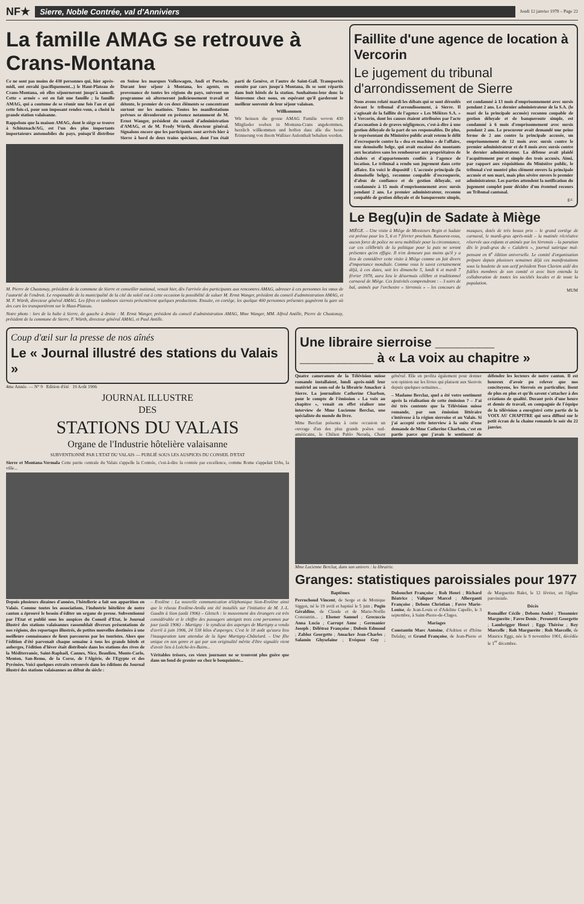NF★
Sierre, Noble Contrée, val d'Anniviers
Jeudi 12 janvier 1978 – Page 22
La famille AMAG se retrouve à Crans-Montana
Ce ne sont pas moins de 430 personnes qui, hier après-midi, ont envahi (pacifiquement...) le Haut-Plateau de Crans-Montana, où elles séjourneront jusqu'à samedi. Cette « armée » est en fait une famille ; la famille AMAG, qui a coutume de se réunir une fois l'an et qui cette fois-ci, pour son imposant rendez-vous, a choisi la grande station valaisanne.
Rappelons que la maison AMAG, dont le siège se trouve à Schinznach/AG, est l'un des plus importants importateurs automobiles du pays, puisqu'il distribue en Suisse les marques Volkswagen, Audi et Porsche. Durant leur séjour à Montana, les agents, en provenance de toutes les régions du pays, suivront un programme où alterneront judicieusement travail et détente, le premier de ces deux éléments se concentrant surtout sur les matinées. Toutes les manifestations prévues se dérouleront en présence notamment de M. Ernst Wanger, président du conseil d'administration d'AMAG, et de M. Fredy Würth, directeur général. Signalons encore que les participants sont arrivés hier à Sierre à bord de deux trains spéciaux, dont l'un était parti de Genève, et l'autre de Saint-Gall. Transportés ensuite par cars jusqu'à Montana, ils se sont répartis dans huit hôtels de la station. Souhaitons-leur donc la bienvenue chez nous, en espérant qu'il garderont le meilleur souvenir de leur séjour valaisan.
Willkommen
Wir heissen die grosse AMAG Familie wovon 430 Mitglieder soeben in Montana-Crans angekommen, herzlich willkommen und hoffen dass alle die beste Erinnerung von ihrem Walliser Aufenthalt behalten werden.
M. Pierre de Chastonay, président de la commune de Sierre et conseiller national, venait hier, dès l'arrivée des participants aux rencontres AMAG, adresser à ces personnes les vœux de l'autorité de l'endroit. Le responsable de la municipalité de la cité du soleil eut à cette occasion la possibilité de saluer M. Ernst Wanger, président du conseil d'administration AMAG, et M. F. Würth, directeur général AMAG. Les fifres et tambours sierrois présentèrent quelques productions. Ensuite, en cortège, les quelque 400 personnes présentes gagnèrent la gare où des cars les transportèrent sur le Haut-Plateau.
Notre photo : lors de la halte à Sierre, de gauche à droite : M. Ernst Wanger, président du conseil d'administration AMAG, Mme Wanger, MM. Alfred Antille, Pierre de Chastonay, président de la commune de Sierre, F. Würth, directeur général AMAG, et Paul Antille.
Faillite d'une agence de location à Vercorin
Le jugement du tribunal d'arrondissement de Sierre
Nous avons relaté mardi les débats qui se sont déroulés devant le tribunal d'arrondissement, à Sierre. Il s'agissait de la faillite de l'agence « Les Mélèzes S.A. » à Vercorin, dont les causes étaient attribuées par l'acte d'accusation à de graves négligences, c'est-à-dire à une gestion déloyale de la part de ses responsables. De plus, le représentant du Ministère public avait retenu le délit d'escroquerie contre la « dea ex machina » de l'affaire, une demoiselle belge, qui avait encaissé des montants aux locataires sans les rembourser aux propriétaires de chalets et d'appartements confiés à l'agence de location. Le tribunal a rendu son jugement dans cette affaire. En voici le dispositif : L'accusée principale (la demoiselle belge), reconnue coupable d'escroquerie, d'abus de confiance et de gestion déloyale, est condamnée à 15 mois d'emprisonnement avec sursis pendant 2 ans. Le premier administrateur, reconnu coupable de gestion déloyale et de banqueroute simple, est condamné à 13 mois d'emprisonnement avec sursis pendant 2 ans. Le dernier administrateur de la S.A. (le mari de la principale accusée) reconnu coupable de gestion déloyale et de banqueroute simple, est condamné à 6 mois d'emprisonnement avec sursis pendant 2 ans. Le procureur avait demandé une peine ferme de 2 ans contre la principale accusée, un emprisonnement de 12 mois avec sursis contre le premier administrateur et de 8 mois avec sursis contre le dernier administrateur. La défense avait plaidé l'acquittement pur et simple des trois accusés. Ainsi, par rapport aux réquisitions du Ministère public, le tribunal s'est montré plus clément envers la principale accusée et son mari, mais plus sévère envers le premier administrateur. Les parties attendent la notification du jugement complet pour décider d'un éventuel recours au Tribunal cantonal.
g.r.
Le Beg(u)in de Sadate à Miège
MIÈGE. – Une visite à Miège de Messieurs Begin et Sadate est prévue pour les 5, 6 et 7 février prochain. Rassurez-vous, aucun force de police ne sera mobilisée pour la circonstance, car ces célébrités de la politique pour la paix ne seront présentes qu'en effigie. Il n'en demeure pas moins qu'il y a lieu de considérer cette visite à Miège comme un fait divers d'importance mondiale. Comme vous le savez certainement déjà, à ces dates, soit les dimanche 5, lundi 6 et mardi 7 février 1978, aura lieu le désormais célèbre et traditionnel carnaval de Miège. Ces festivités comprendront : – 3 soirs de bal, animés par l'orchestre « Sirrensis » – les concours de masques, dotés de très beaux prix – le grand cortège de carnaval, le mardi-gras après-midi – la matinée récréative réservée aux enfants et animée par les Sirrensis – la parution dès le jeudi-gras du « Calabris », journal satirique mal-pensant en 6<sup>e</sup> édition universelle. Le comité d'organisation prépare depuis plusieurs semaines déjà ces manifestations sous la houlette de son actif président Yvon Clavien aidé des fidèles membres de son comité et avec bien entendu la collaboration de toutes les sociétés locales et de toute la population.
MUM
Coup d'œil sur la presse de nos aînés
Le « Journal illustré des stations du Valais »
4me Année. — N° 9 Edition d'été 19 Août 1906
JOURNAL ILLUSTRE
DES
STATIONS DU VALAIS
Organe de l'Industrie hôtelière valaisanne
SUBVENTIONNÉ PAR L'ETAT DU VALAIS — PUBLIÉ SOUS LES AUSPICES DU CONSEIL D'ETAT
Sierre et Montana-Vermala Cette partie centrale du Valais s'appelle la Contrée, c'est-à-dire la contrée par excellence, comme Rome s'appelait Urbs, la ville...
Depuis plusieurs dizaines d'années, l'hôtellerie a fait son apparition en Valais. Comme toutes les associations, l'industrie hôtelière de notre canton a éprouvé le besoin d'éditer un organe de presse. Subventionné par l'Etat et publié sous les auspices du Conseil d'Etat, le Journal illustré des stations valaisannes rassemblait diverses présentations de nos régions, des reportages illustrés, de petites nouvelles destinées à une meilleure connaissance de lieux parcourus par les touristes. Alors que l'édition d'été parvenait chaque semaine à tous les grands hôtels et auberges, l'édition d'hiver était distribuée dans les stations des rives de la Méditerranée, Saint-Raphaël, Cannes, Nice, Beaulieu, Monte-Carlo, Menton, San-Remo, de la Corse, de l'Algérie, de l'Egypte et des Pyrénées. Voici quelques extraits retrouvés dans les éditions du Journal illustré des stations valaisannes au début du siècle :
– Evolène : La nouvelle communication téléphonique Sion-Evolène ainsi que le réseau Evolène-Arolla ont été installés sur l'initiative de M. J.-L. Gaudin à Sion (août 1906) – Gletsch : le mouvement des étrangers est très considérable et le chiffre des passagers atteignit trois cent personnes par jour (août 1906) – Martigny : le syndicat des asperges de Martigny a vendu d'avril à juin 1906, 24 538 kilos d'asperges. C'est le 18 août qu'aura lieu l'inauguration tant attendue de la ligne Martigny-Châtelard. – Une fête unique en son genre et qui par son originalité mérite d'être signalée vient d'avoir lieu à Loèche-les-Bains...
Véritables trésors, ces vieux journaux ne se trouvent plus guère que dans un fond de grenier ou chez le bouquiniste...
Une libraire sierroise ________
__________ à « La voix au chapitre »
Quatre cameramen de la Télévision suisse romande installaient, lundi après-midi leur matériel au sous-sol de la librairie Amacker à Sierre. La journaliste Catherine Charbon, pour le compte de l'émission « La voix au chapitre », venait en effet réaliser une interview de Mme Lucienne Berclaz, une spécialiste du monde du livre.
Mme Berclaz présenta à cette occasion un ouvrage d'un des plus grands poètes sud-américains, le Chilien Pablo Neruda, Chant général. Elle en profita également pour donner son opinion sur les livres qui plaisent aux Sierrois depuis quelques semaines...
– Madame Berclaz, quel a été votre sentiment après la réalisation de cette émission ? – J'ai été très contente que la Télévision suisse romande, par son émission littéraire s'intéresse à la région sierroise et au Valais. Si j'ai accepté cette interview à la suite d'une demande de Mme Catherine Charbon, c'est en partie parce que j'avais le sentiment de défendre les lecteurs de notre canton. Il est heureux d'avoir pu relever que nos concitoyens, les Sierrois en particulier, lisent de plus en plus et qu'ils savent s'attacher à des créations de qualité. Durant près d'une heure et demie de travail, en compagnie de l'équipe de la télévision a enregistré cette partie de la VOIX AU CHAPITRE qui sera diffusé sur le petit écran de la chaine romande le soir du 22 janvier.
Mme Lucienne Berclaz, dans son univers : la librairie.
Granges: statistiques paroissiales pour 1977
Baptêmes
Perruchoud Vincent, de Serge et de Monique Siggen, né le 19 avril et baptisé le 5 juin ; Pugin Géraldine, de Claude et de Marie-Noëlle Constantin... ; Elsener Samuel ; Grecuccio Anna Lucia ; Carrupt Anne ; Germanier Joseph ; Délétroz Françoise ; Dubuis Edmond ; Zabloz Georgette ; Amacker Jean-Charles ; Salamin Ghyselaine ; Evéquoz Guy ; Dubouchet Françoise ; Roh Henri ; Richard Béatrice ; Valiquer Marcel ; Alberganti Françoise ; Debons Christian ; Favre Marie-Louise, de Jean-Louis et d'Adeline Capello, le 3 septembre, à Saint-Pierre-de-Clages.
Mariages
Constantin Marc Antoine, d'Adrien et d'Irène Delalay, et Grand Françoise, de Jean-Pierre et de Marguerite Balet, le 12 février, en l'église paroissiale.
Décès
Romailler Cécile ; Debons André ; Tissonnier Marguerite ; Favre Denis ; Peronetti Georgette ; Lambrigger Henri ; Eggs Thérèse ; Rey Marcelle ; Roh Marguerite ; Roh Marcelle, de Maurice Eggs, née le 9 novembre 1901, décédée le 1<sup>er</sup> décembre.